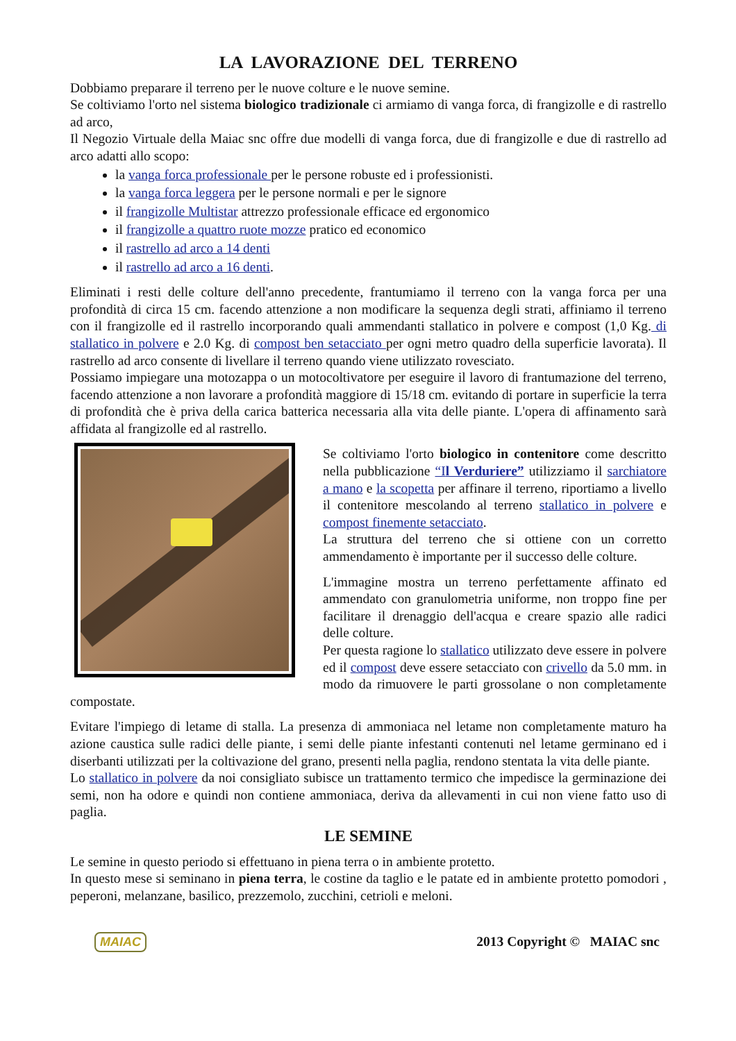LA LAVORAZIONE DEL TERRENO
Dobbiamo preparare il terreno per le nuove colture e le nuove semine.
Se coltiviamo l'orto nel sistema biologico tradizionale ci armiamo di vanga forca, di frangizolle e di rastrello ad arco,
Il Negozio Virtuale della Maiac snc offre due modelli di vanga forca, due di frangizolle e due di rastrello ad arco adatti allo scopo:
la vanga forca professionale per le persone robuste ed i professionisti.
la vanga forca leggera per le persone normali e per le signore
il frangizolle Multistar attrezzo professionale efficace ed ergonomico
il frangizolle a quattro ruote mozze pratico ed economico
il rastrello ad arco a 14 denti
il rastrello ad arco a 16 denti.
Eliminati i resti delle colture dell'anno precedente, frantumiamo il terreno con la vanga forca per una profondità di circa 15 cm. facendo attenzione a non modificare la sequenza degli strati, affiniamo il terreno con il frangizolle ed il rastrello incorporando quali ammendanti stallatico in polvere e compost (1,0 Kg. di stallatico in polvere e 2.0 Kg. di compost ben setacciato per ogni metro quadro della superficie lavorata). Il rastrello ad arco consente di livellare il terreno quando viene utilizzato rovesciato.
Possiamo impiegare una motozappa o un motocoltivatore per eseguire il lavoro di frantumazione del terreno, facendo attenzione a non lavorare a profondità maggiore di 15/18 cm. evitando di portare in superficie la terra di profondità che è priva della carica batterica necessaria alla vita delle piante. L'opera di affinamento sarà affidata al frangizolle ed al rastrello.
Se coltiviamo l'orto biologico in contenitore come descritto nella pubblicazione “Il Verduriere” utilizziamo il sarchiatore a mano e la scopetta per affinare il terreno, riportiamo a livello il contenitore mescolando al terreno stallatico in polvere e compost finemente setacciato.
La struttura del terreno che si ottiene con un corretto ammendamento è importante per il successo delle colture.
L'immagine mostra un terreno perfettamente affinato ed ammendato con granulometria uniforme, non troppo fine per facilitare il drenaggio dell'acqua e creare spazio alle radici delle colture.
Per questa ragione lo stallatico utilizzato deve essere in polvere ed il compost deve essere setacciato con crivello da 5.0 mm. in modo da rimuovere le parti grossolane o non completamente compostate.
Evitare l'impiego di letame di stalla. La presenza di ammoniaca nel letame non completamente maturo ha azione caustica sulle radici delle piante, i semi delle piante infestanti contenuti nel letame germinano ed i diserbanti utilizzati per la coltivazione del grano, presenti nella paglia, rendono stentata la vita delle piante.
Lo stallatico in polvere da noi consigliato subisce un trattamento termico che impedisce la germinazione dei semi, non ha odore e quindi non contiene ammoniaca, deriva da allevamenti in cui non viene fatto uso di paglia.
LE SEMINE
Le semine in questo periodo si effettuano in piena terra o in ambiente protetto.
In questo mese si seminano in piena terra, le costine da taglio e le patate ed in ambiente protetto pomodori , peperoni, melanzane, basilico, prezzemolo, zucchini, cetrioli e meloni.
MAIAC 2013 Copyright © MAIAC snc